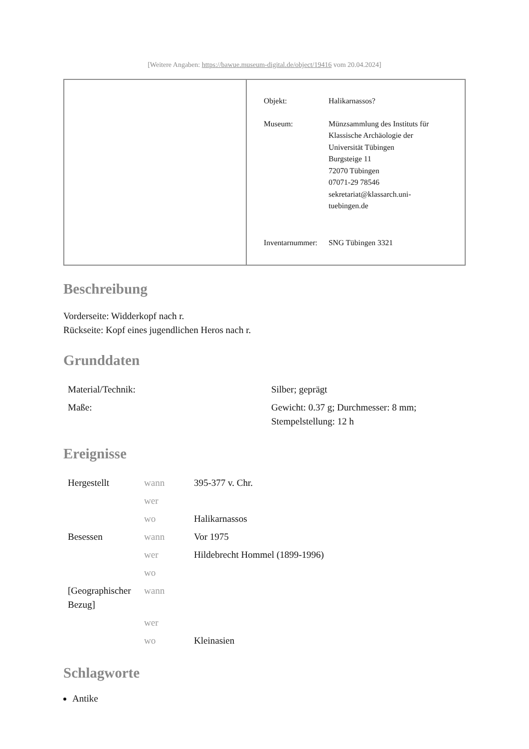[Weitere Angaben: https://bawue.museum-digital.de/object/19416 vom 20.04.2024]
Objekt: Halikarnassos?
Museum: Münzsammlung des Instituts für
Klassische Archäologie der
Universität Tübingen
Burgsteige 11
72070 Tübingen
07071-29 78546
sekretariat@klassarch.uni-
tuebingen.de
Inventarnummer:
SNG Tübingen 3321
Beschreibung
Vorderseite: Widderkopf nach r.
Rückseite: Kopf eines jugendlichen Heros nach r.
Grunddaten
| Material/Technik: | Silber; geprägt |
| Maße: | Gewicht: 0.37 g; Durchmesser: 8 mm; Stempelstellung: 12 h |
Ereignisse
| Hergestellt | wann | 395-377 v. Chr. |
| | wer | |
| | wo | Halikarnassos |
| Besessen | wann | Vor 1975 |
| | wer | Hildebrecht Hommel (1899-1996) |
| | wo | |
| [Geographischer Bezug] | wann | |
| | wer | |
| | wo | Kleinasien |
Schlagworte
Antike